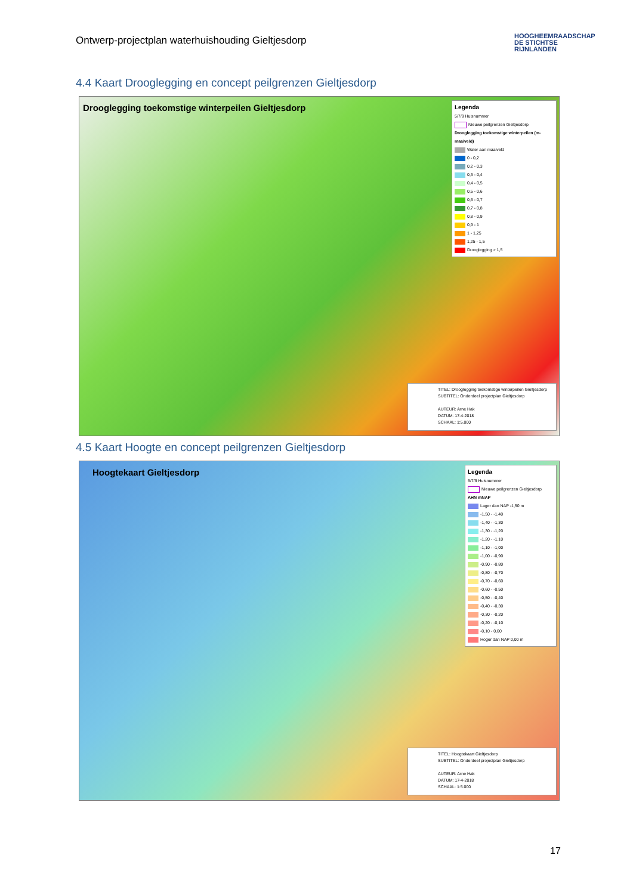Ontwerp-projectplan waterhuishouding Gieltjesdorp
HOOGHEEMRAADSCHAP
DE STICHTSE
RIJNLANDEN
4.4 Kaart Drooglegging en concept peilgrenzen Gieltjesdorp
Drooglegging toekomstige winterpeilen Gieltjesdorp
Legenda
5/7/9 Huisnummer
Nieuwe peilgrenzen Gieltjesdorp
Drooglegging toekomstige winterpeilen (m-maaiveld)
Water aan maaiveld
0 - 0,2
0,2 - 0,3
0,3 - 0,4
0,4 - 0,5
0,5 - 0,6
0,6 - 0,7
0,7 - 0,8
0,8 - 0,9
0,9 - 1
1 - 1,25
1,25 - 1,5
Drooglegging > 1,5
TITEL: Drooglegging toekomstige winterpeilen Gieltjesdorp
SUBTITEL: Onderdeel projectplan Gieltjesdorp
AUTEUR: Arne Hak
DATUM: 17-4-2018
SCHAAL: 1:5.000
4.5 Kaart Hoogte en concept peilgrenzen Gieltjesdorp
Hoogtekaart Gieltjesdorp
Legenda
5/7/9 Huisnummer
Nieuwe peilgrenzen Gieltjesdorp
AHN mNAP
Lager dan NAP -1,50 m
-1,50 - -1,40
-1,40 - -1,30
-1,30 - -1,20
-1,20 - -1,10
-1,10 - -1,00
-1,00 - -0,90
-0,90 - -0,80
-0,80 - -0,70
-0,70 - -0,60
-0,60 - -0,50
-0,50 - -0,40
-0,40 - -0,30
-0,30 - -0,20
-0,20 - -0,10
-0,10 - 0,00
Hoger dan NAP 0,00 m
TITEL: Hoogtekaart Gieltjesdorp
SUBTITEL: Onderdeel projectplan Gieltjesdorp
AUTEUR: Arne Hak
DATUM: 17-4-2018
SCHAAL: 1:5.000
17